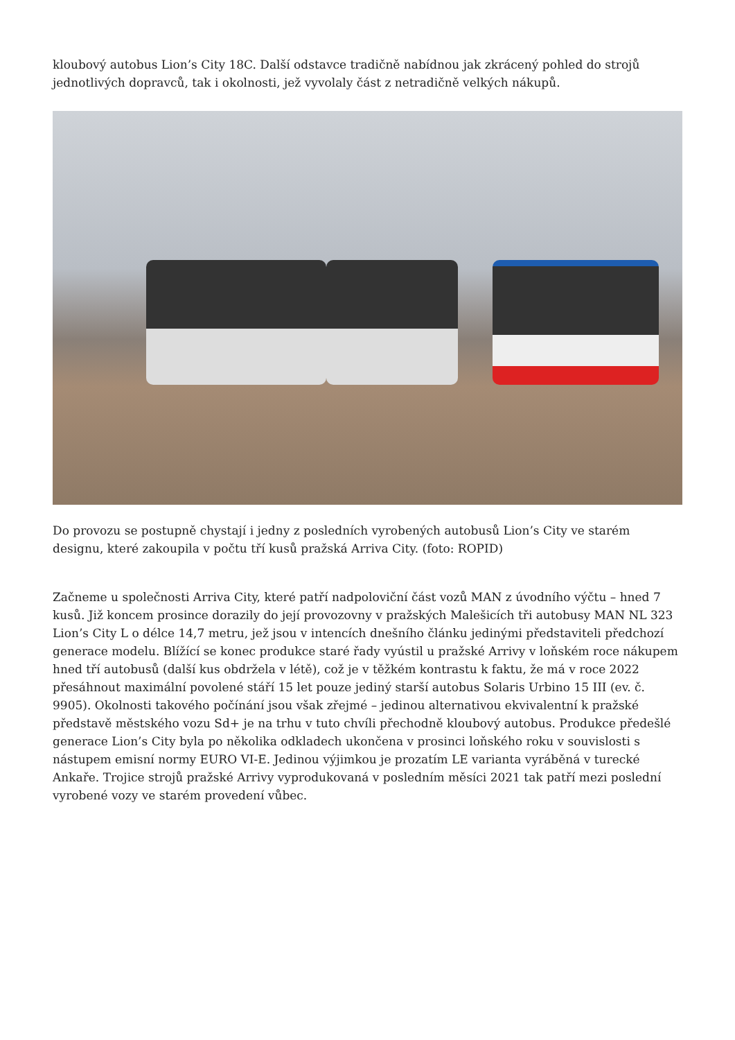kloubový autobus Lion’s City 18C. Další odstavce tradičně nabídnou jak zkrácený pohled do strojů jednotlivých dopravců, tak i okolnosti, jež vyvolaly část z netradičně velkých nákupů.
Do provozu se postupně chystají i jedny z posledních vyrobených autobusů Lion’s City ve starém designu, které zakoupila v počtu tří kusů pražská Arriva City. (foto: ROPID)
Začneme u společnosti Arriva City, které patří nadpoloviční část vozů MAN z úvodního výčtu – hned 7 kusů. Již koncem prosince dorazily do její provozovny v pražských Malešicích tři autobusy MAN NL 323 Lion’s City L o délce 14,7 metru, jež jsou v intencích dnešního článku jedinými představiteli předchozí generace modelu. Blížící se konec produkce staré řady vyústil u pražské Arrivy v loňském roce nákupem hned tří autobusů (další kus obdržela v létě), což je v těžkém kontrastu k faktu, že má v roce 2022 přesáhnout maximální povolené stáří 15 let pouze jediný starší autobus Solaris Urbino 15 III (ev. č. 9905). Okolnosti takového počínání jsou však zřejmé – jedinou alternativou ekvivalentní k pražské představě městského vozu Sd+ je na trhu v tuto chvíli přechodně kloubový autobus. Produkce předešlé generace Lion’s City byla po několika odkladech ukončena v prosinci loňského roku v souvislosti s nástupem emisní normy EURO VI-E. Jedinou výjimkou je prozatím LE varianta vyráběná v turecké Ankaře. Trojice strojů pražské Arrivy vyprodukovaná v posledním měsíci 2021 tak patří mezi poslední vyrobené vozy ve starém provedení vůbec.